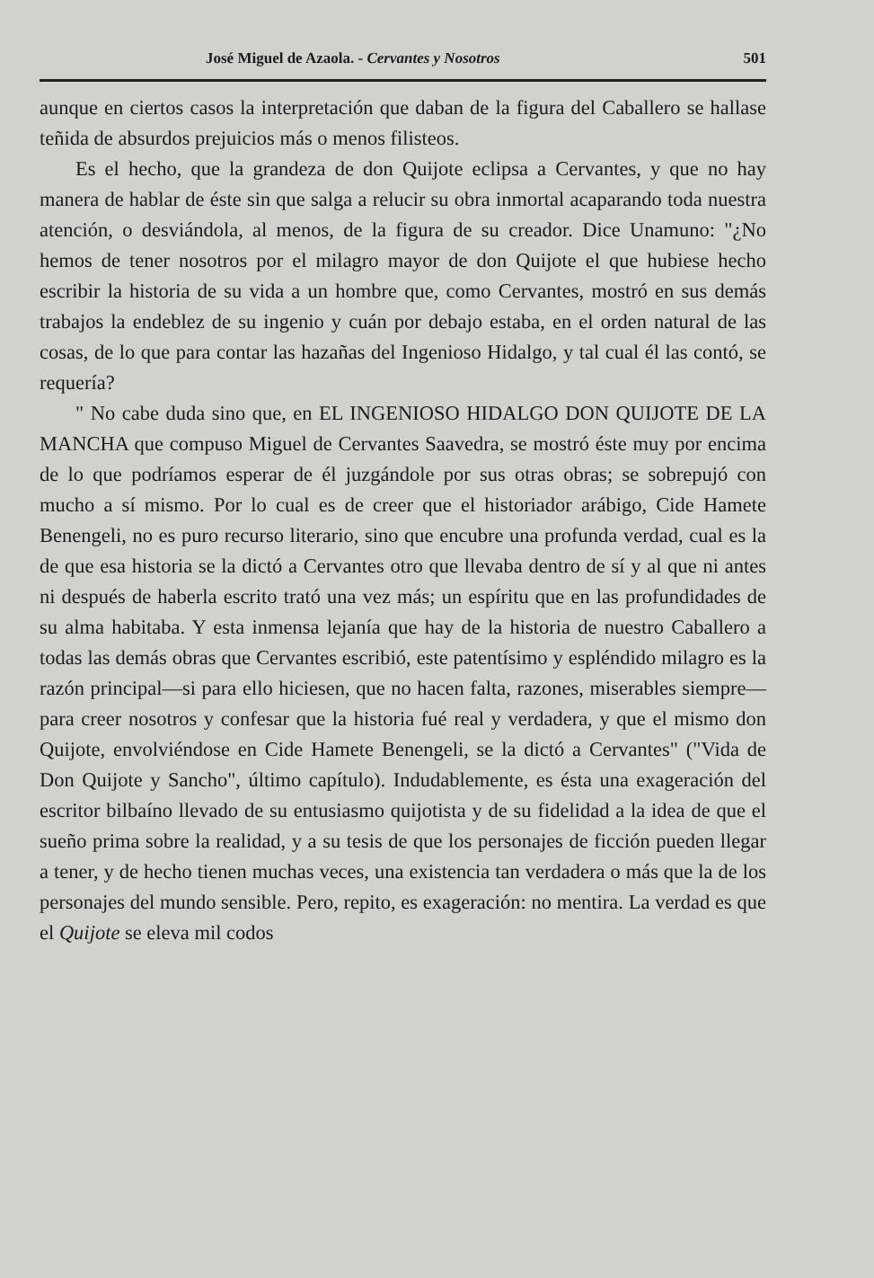José Miguel de Azaola. - Cervantes y Nosotros 501
aunque en ciertos casos la interpretación que daban de la figura del Caballero se hallase teñida de absurdos prejuicios más o menos filisteos.
Es el hecho, que la grandeza de don Quijote eclipsa a Cervantes, y que no hay manera de hablar de éste sin que salga a relucir su obra inmortal acaparando toda nuestra atención, o desviándola, al menos, de la figura de su creador. Dice Unamuno: "¿No hemos de tener nosotros por el milagro mayor de don Quijote el que hubiese hecho escribir la historia de su vida a un hombre que, como Cervantes, mostró en sus demás trabajos la endeblez de su ingenio y cuán por debajo estaba, en el orden natural de las cosas, de lo que para contar las hazañas del Ingenioso Hidalgo, y tal cual él las contó, se requería?
" No cabe duda sino que, en EL INGENIOSO HIDALGO DON QUIJOTE DE LA MANCHA que compuso Miguel de Cervantes Saavedra, se mostró éste muy por encima de lo que podríamos esperar de él juzgándole por sus otras obras; se sobrepujó con mucho a sí mismo. Por lo cual es de creer que el historiador arábigo, Cide Hamete Benengeli, no es puro recurso literario, sino que encubre una profunda verdad, cual es la de que esa historia se la dictó a Cervantes otro que llevaba dentro de sí y al que ni antes ni después de haberla escrito trató una vez más; un espíritu que en las profundidades de su alma habitaba. Y esta inmensa lejanía que hay de la historia de nuestro Caballero a todas las demás obras que Cervantes escribió, este patentísimo y espléndido milagro es la razón principal—si para ello hiciesen, que no hacen falta, razones, miserables siempre—para creer nosotros y confesar que la historia fué real y verdadera, y que el mismo don Quijote, envolviéndose en Cide Hamete Benengeli, se la dictó a Cervantes" ("Vida de Don Quijote y Sancho", último capítulo). Indudablemente, es ésta una exageración del escritor bilbaíno llevado de su entusiasmo quijotista y de su fidelidad a la idea de que el sueño prima sobre la realidad, y a su tesis de que los personajes de ficción pueden llegar a tener, y de hecho tienen muchas veces, una existencia tan verdadera o más que la de los personajes del mundo sensible. Pero, repito, es exageración: no mentira. La verdad es que el Quijote se eleva mil codos